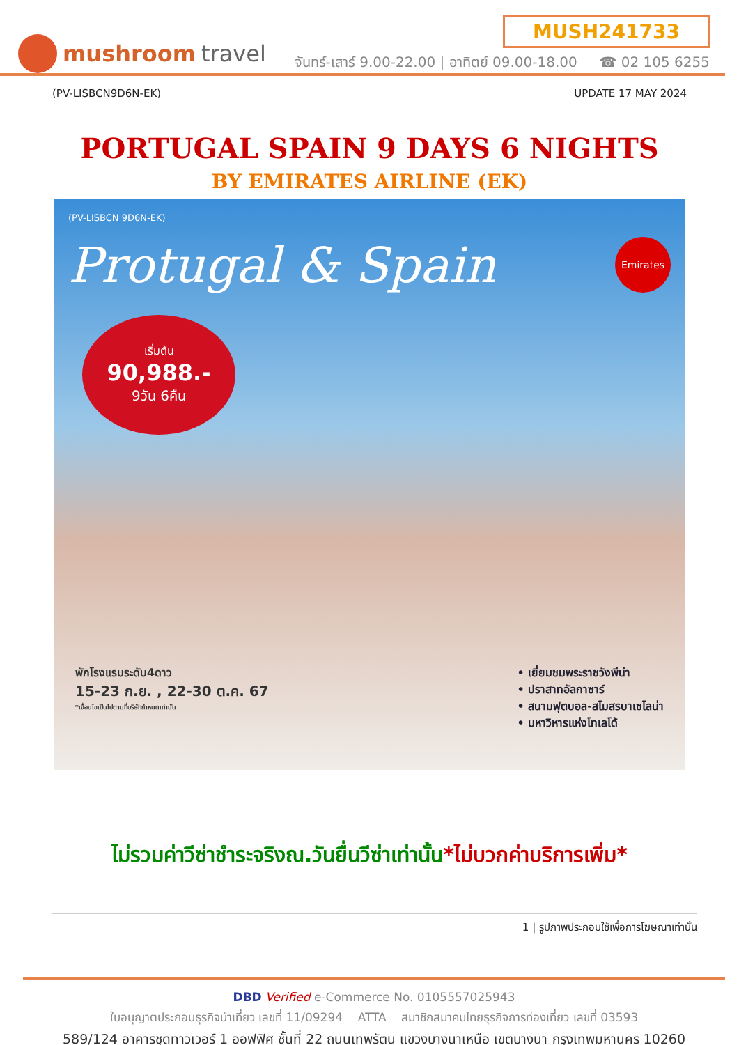mushroom travel
MUSH241733
จันทร์-เสาร์ 9.00-22.00 | อาทิตย์ 09.00-18.00 ☎ 02 105 6255
(PV-LISBCN9D6N-EK) UPDATE 17 MAY 2024
PORTUGAL SPAIN 9 DAYS 6 NIGHTS
BY EMIRATES AIRLINE (EK)
(PV-LISBCN 9D6N-EK)
Protugal & Spain
Emirates
เริ่มต้น
90,988.-
9วัน 6คืน
พักโรงแรมระดับ4ดาว
15-23 ก.ย. , 22-30 ต.ค. 67
*เงื่อนไขเป็นไปตามที่บริษัทกำหนดเท่านั้น
• เยี่ยมชมพระราชวังพีน่า
• ปราสาทอัลกาซาร์
• สนามฟุตบอล-สโมสรบาเซโลน่า
• มหาวิหารแห่งโทเลโด้
ไม่รวมค่าวีซ่าชำระจริงณ.วันยื่นวีซ่าเท่านั้น*ไม่บวกค่าบริการเพิ่ม*
1 | รูปภาพประกอบใช้เพื่อการโฆษณาเท่านั้น
DBD Verified e-Commerce No. 0105557025943
ใบอนุญาตประกอบธุรกิจนำเที่ยว เลขที่ 11/09294 ATTA สมาชิกสมาคมไทยธุรกิจการท่องเที่ยว เลขที่ 03593
589/124 อาคารชุดทาวเวอร์ 1 ออฟฟิศ ชั้นที่ 22 ถนนเทพรัตน แขวงบางนาเหนือ เขตบางนา กรุงเทพมหานคร 10260